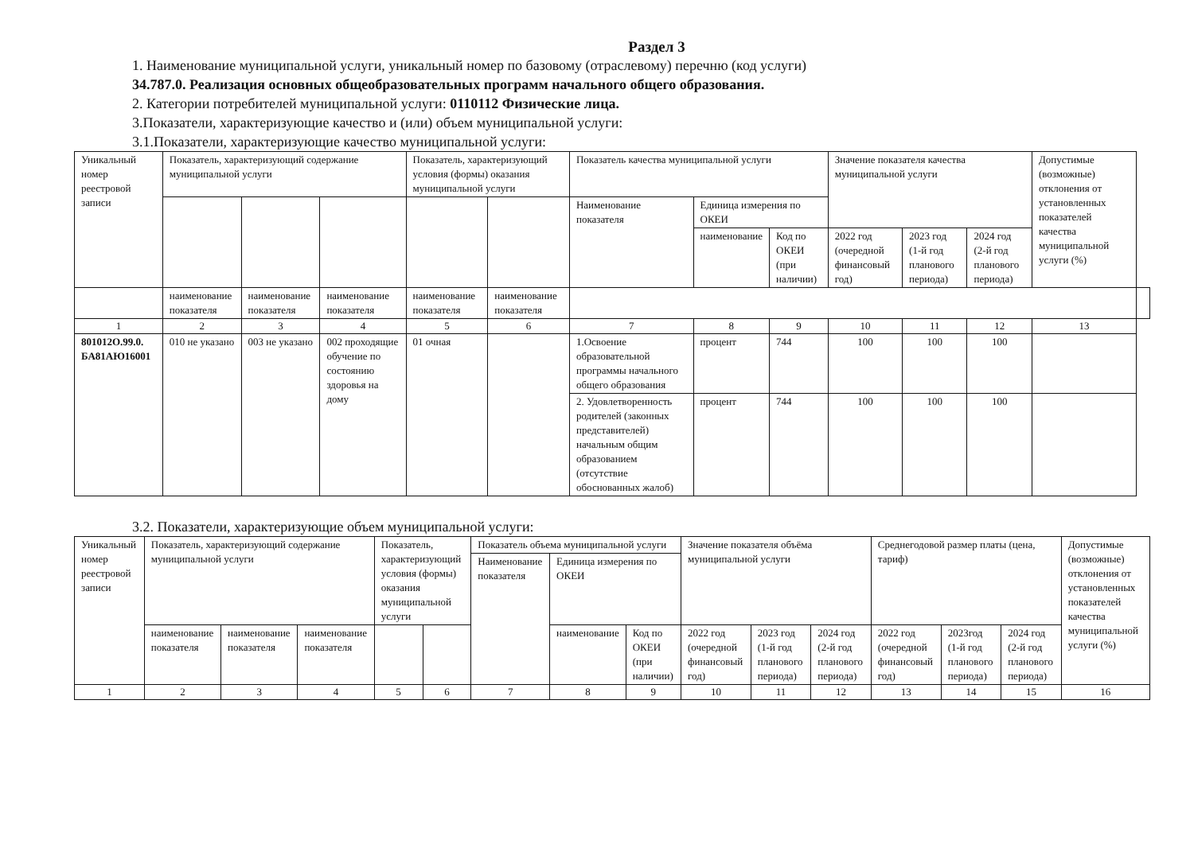Раздел 3
1. Наименование муниципальной услуги, уникальный номер по базовому (отраслевому) перечню (код услуги)
34.787.0. Реализация основных общеобразовательных программ начального общего образования.
2. Категории потребителей муниципальной услуги: 0110112 Физические лица.
3.Показатели, характеризующие качество и (или) объем муниципальной услуги:
3.1.Показатели, характеризующие качество муниципальной услуги:
| Уникальный номер реестровой записи | Показатель, характеризующий содержание муниципальной услуги | | | Показатель, характеризующий условия (формы) оказания муниципальной услуги | | Показатель качества муниципальной услуги | | | Значение показателя качества муниципальной услуги | | | Допустимые (возможные) отклонения от установленных показателей качества муниципальной услуги (%) | |
| --- | --- | --- | --- | --- | --- | --- | --- | --- | --- | --- | --- | --- | --- |
| | | | | | | Наименование показателя | Единица измерения по ОКЕИ | | | | | | |
| | | | | | | | наименование | Код по ОКЕИ (при наличии) | 2022 год (очередной финансовый год) | 2023 год (1-й год планового периода) | 2024 год (2-й год планового периода) | | |
| | наименование показателя | наименование показателя | наименование показателя | наименование показателя | наименование показателя | | | | | | | | |
| 1 | 2 | 3 | 4 | 5 | 6 | 7 | 8 | 9 | 10 | 11 | 12 | 13 | |
| 801012О.99.0. БА81АЮ16001 | 010 не указано | 003 не указано | 002 проходящие обучение по состоянию здоровья на дому | 01 очная | | 1.Освоение образовательной программы начального общего образования | процент | 744 | 100 | 100 | 100 | | |
| | | | | | | 2. Удовлетворенность родителей (законных представителей) начальным общим образованием (отсутствие обоснованных жалоб) | процент | 744 | 100 | 100 | 100 | | |
3.2. Показатели, характеризующие объем муниципальной услуги:
| Уникальный номер реестровой записи | Показатель, характеризующий содержание муниципальной услуги | | | Показатель, характеризующий условия (формы) оказания муниципальной услуги | | Показатель объема муниципальной услуги | | | Значение показателя объёма муниципальной услуги | | | Среднегодовой размер платы (цена, тариф) | | | Допустимые (возможные) отклонения от установленных показателей качества муниципальной услуги (%) |
| --- | --- | --- | --- | --- | --- | --- | --- | --- | --- | --- | --- | --- | --- | --- | --- |
| | | | | | | Наименование показателя | Единица измерения по ОКЕИ | | | | | | | | |
| | наименование показателя | наименование показателя | наименование показателя | | | | наименование | Код по ОКЕИ (при наличии) | 2022 год (очередной финансовый год) | 2023 год (1-й год планового периода) | 2024 год (2-й год планового периода) | 2022 год (очередной финансовый год) | 2023год (1-й год планового периода) | 2024 год (2-й год планового периода) | |
| 1 | 2 | 3 | 4 | 5 | 6 | 7 | 8 | 9 | 10 | 11 | 12 | 13 | 14 | 15 | 16 |